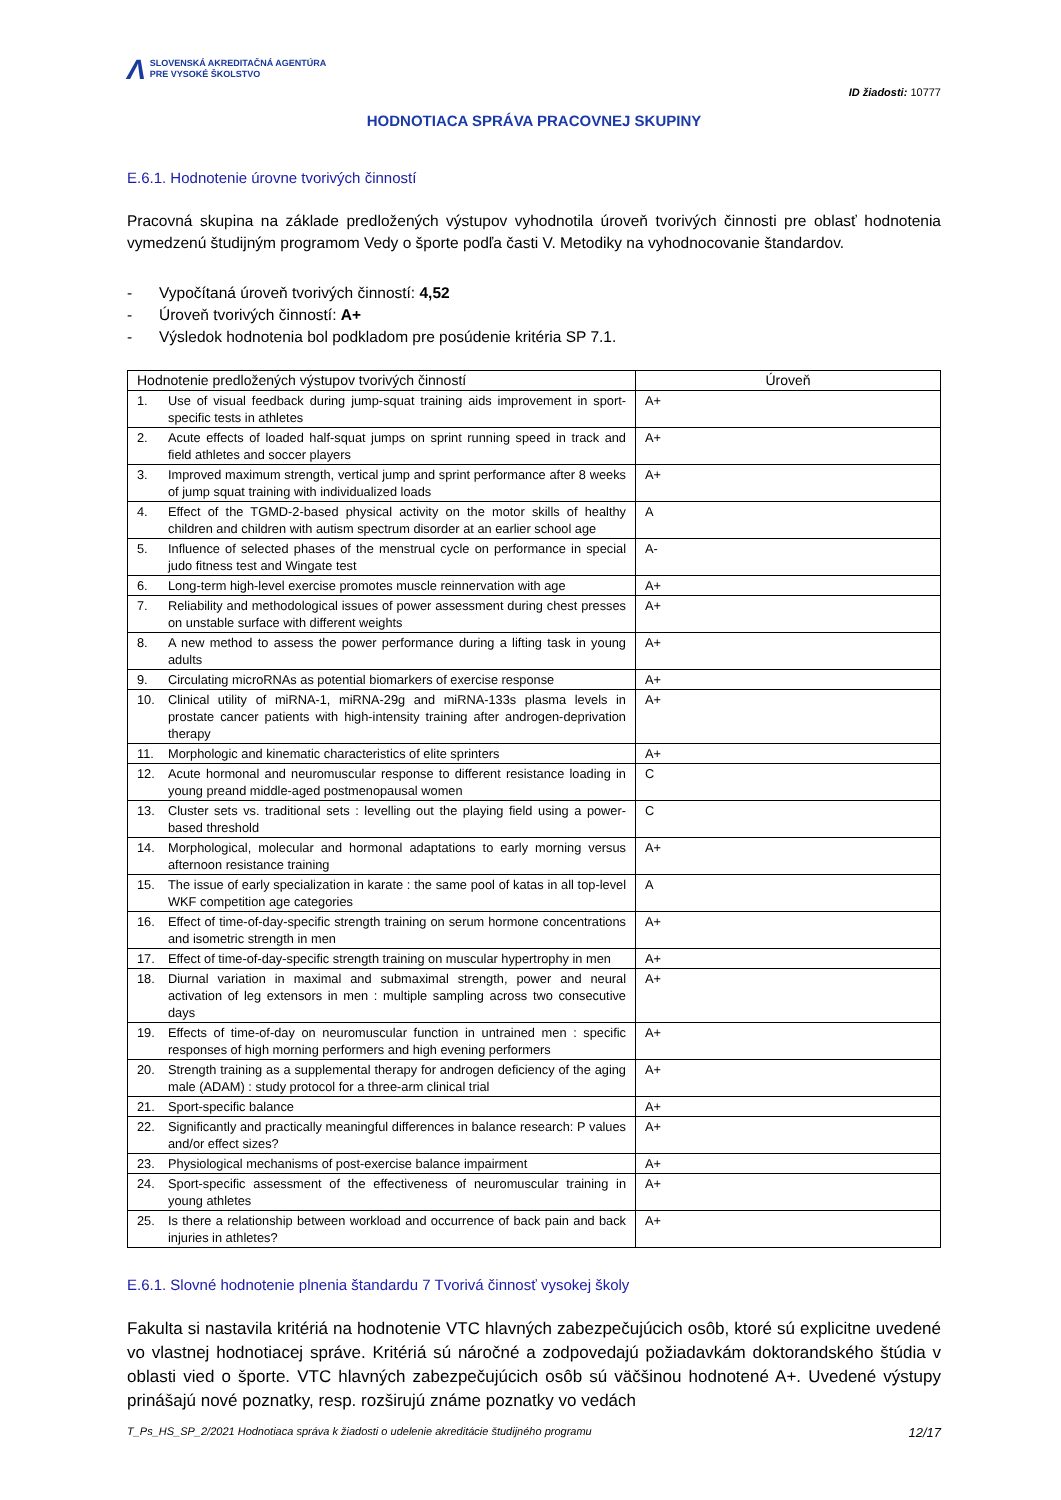Λ
SLOVENSKÁ AKREDITAČNÁ AGENTÚRA
PRE VYSOKÉ ŠKOLSTVO
ID žiadosti: 10777
HODNOTIACA SPRÁVA PRACOVNEJ SKUPINY
E.6.1. Hodnotenie úrovne tvorivých činností
Pracovná skupina na základe predložených výstupov vyhodnotila úroveň tvorivých činnosti pre oblasť hodnotenia vymedzenú študijným programom Vedy o športe podľa časti V. Metodiky na vyhodnocovanie štandardov.
- Vypočítaná úroveň tvorivých činností: 4,52
- Úroveň tvorivých činností: A+
- Výsledok hodnotenia bol podkladom pre posúdenie kritéria SP 7.1.
| Hodnotenie predložených výstupov tvorivých činností | | Úroveň |
| --- | --- | --- |
| 1. | Use of visual feedback during jump-squat training aids improvement in sport-specific tests in athletes | A+ |
| 2. | Acute effects of loaded half-squat jumps on sprint running speed in track and field athletes and soccer players | A+ |
| 3. | Improved maximum strength, vertical jump and sprint performance after 8 weeks of jump squat training with individualized loads | A+ |
| 4. | Effect of the TGMD-2-based physical activity on the motor skills of healthy children and children with autism spectrum disorder at an earlier school age | A |
| 5. | Influence of selected phases of the menstrual cycle on performance in special judo fitness test and Wingate test | A- |
| 6. | Long-term high-level exercise promotes muscle reinnervation with age | A+ |
| 7. | Reliability and methodological issues of power assessment during chest presses on unstable surface with different weights | A+ |
| 8. | A new method to assess the power performance during a lifting task in young adults | A+ |
| 9. | Circulating microRNAs as potential biomarkers of exercise response | A+ |
| 10. | Clinical utility of miRNA-1, miRNA-29g and miRNA-133s plasma levels in prostate cancer patients with high-intensity training after androgen-deprivation therapy | A+ |
| 11. | Morphologic and kinematic characteristics of elite sprinters | A+ |
| 12. | Acute hormonal and neuromuscular response to different resistance loading in young preand middle-aged postmenopausal women | C |
| 13. | Cluster sets vs. traditional sets : levelling out the playing field using a power-based threshold | C |
| 14. | Morphological, molecular and hormonal adaptations to early morning versus afternoon resistance training | A+ |
| 15. | The issue of early specialization in karate : the same pool of katas in all top-level WKF competition age categories | A |
| 16. | Effect of time-of-day-specific strength training on serum hormone concentrations and isometric strength in men | A+ |
| 17. | Effect of time-of-day-specific strength training on muscular hypertrophy in men | A+ |
| 18. | Diurnal variation in maximal and submaximal strength, power and neural activation of leg extensors in men : multiple sampling across two consecutive days | A+ |
| 19. | Effects of time-of-day on neuromuscular function in untrained men : specific responses of high morning performers and high evening performers | A+ |
| 20. | Strength training as a supplemental therapy for androgen deficiency of the aging male (ADAM) : study protocol for a three-arm clinical trial | A+ |
| 21. | Sport-specific balance | A+ |
| 22. | Significantly and practically meaningful differences in balance research: P values and/or effect sizes? | A+ |
| 23. | Physiological mechanisms of post-exercise balance impairment | A+ |
| 24. | Sport-specific assessment of the effectiveness of neuromuscular training in young athletes | A+ |
| 25. | Is there a relationship between workload and occurrence of back pain and back injuries in athletes? | A+ |
E.6.1. Slovné hodnotenie plnenia štandardu 7 Tvorivá činnosť vysokej školy
Fakulta si nastavila kritériá na hodnotenie VTC hlavných zabezpečujúcich osôb, ktoré sú explicitne uvedené vo vlastnej hodnotiacej správe. Kritériá sú náročné a zodpovedajú požiadavkám doktorandského štúdia v oblasti vied o športe. VTC hlavných zabezpečujúcich osôb sú väčšinou hodnotené A+. Uvedené výstupy prinášajú nové poznatky, resp. rozširujú známe poznatky vo vedách
T_Ps_HS_SP_2/2021 Hodnotiaca správa k žiadosti o udelenie akreditácie študijného programu 12/17